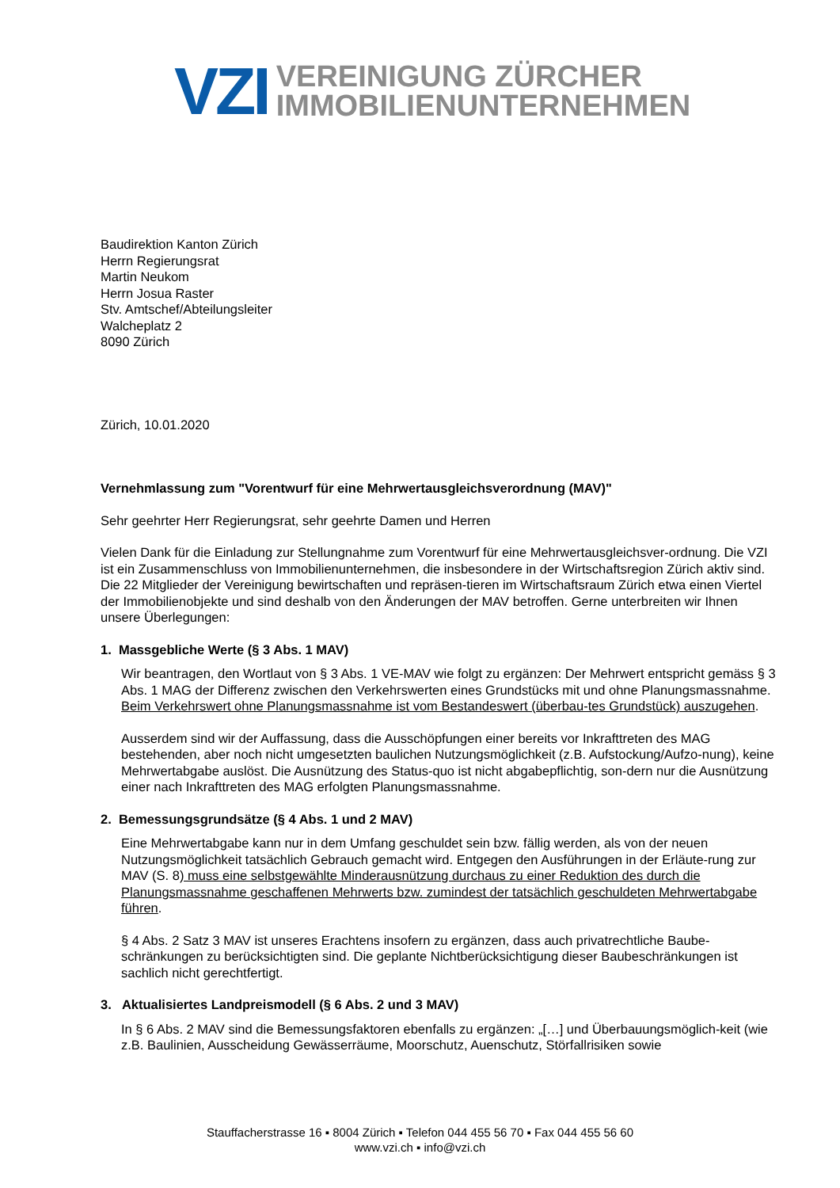VZI
VEREINIGUNG ZÜRCHER
IMMOBILIENUNTERNEHMEN
Baudirektion Kanton Zürich
Herrn Regierungsrat
Martin Neukom
Herrn Josua Raster
Stv. Amtschef/Abteilungsleiter
Walcheplatz 2
8090 Zürich
Zürich, 10.01.2020
Vernehmlassung zum "Vorentwurf für eine Mehrwertausgleichsverordnung (MAV)"
Sehr geehrter Herr Regierungsrat, sehr geehrte Damen und Herren
Vielen Dank für die Einladung zur Stellungnahme zum Vorentwurf für eine Mehrwertausgleichsver-ordnung. Die VZI ist ein Zusammenschluss von Immobilienunternehmen, die insbesondere in der Wirtschaftsregion Zürich aktiv sind. Die 22 Mitglieder der Vereinigung bewirtschaften und repräsen-tieren im Wirtschaftsraum Zürich etwa einen Viertel der Immobilienobjekte und sind deshalb von den Änderungen der MAV betroffen. Gerne unterbreiten wir Ihnen unsere Überlegungen:
1. Massgebliche Werte (§ 3 Abs. 1 MAV)
Wir beantragen, den Wortlaut von § 3 Abs. 1 VE-MAV wie folgt zu ergänzen: Der Mehrwert entspricht gemäss § 3 Abs. 1 MAG der Differenz zwischen den Verkehrswerten eines Grundstücks mit und ohne Planungsmassnahme. Beim Verkehrswert ohne Planungsmassnahme ist vom Bestandeswert (überbau-tes Grundstück) auszugehen.
Ausserdem sind wir der Auffassung, dass die Ausschöpfungen einer bereits vor Inkrafttreten des MAG bestehenden, aber noch nicht umgesetzten baulichen Nutzungsmöglichkeit (z.B. Aufstockung/Aufzo-nung), keine Mehrwertabgabe auslöst. Die Ausnützung des Status-quo ist nicht abgabepflichtig, son-dern nur die Ausnützung einer nach Inkrafttreten des MAG erfolgten Planungsmassnahme.
2. Bemessungsgrundsätze (§ 4 Abs. 1 und 2 MAV)
Eine Mehrwertabgabe kann nur in dem Umfang geschuldet sein bzw. fällig werden, als von der neuen Nutzungsmöglichkeit tatsächlich Gebrauch gemacht wird. Entgegen den Ausführungen in der Erläute-rung zur MAV (S. 8) muss eine selbstgewählte Minderausnützung durchaus zu einer Reduktion des durch die Planungsmassnahme geschaffenen Mehrwerts bzw. zumindest der tatsächlich geschuldeten Mehrwertabgabe führen.
§ 4 Abs. 2 Satz 3 MAV ist unseres Erachtens insofern zu ergänzen, dass auch privatrechtliche Baube-schränkungen zu berücksichtigten sind. Die geplante Nichtberücksichtigung dieser Baubeschränkungen ist sachlich nicht gerechtfertigt.
3. Aktualisiertes Landpreismodell (§ 6 Abs. 2 und 3 MAV)
In § 6 Abs. 2 MAV sind die Bemessungsfaktoren ebenfalls zu ergänzen: „[…] und Überbauungsmöglich-keit (wie z.B. Baulinien, Ausscheidung Gewässerräume, Moorschutz, Auenschutz, Störfallrisiken sowie
Stauffacherstrasse 16 ▪ 8004 Zürich ▪ Telefon 044 455 56 70 ▪ Fax 044 455 56 60
www.vzi.ch ▪ info@vzi.ch